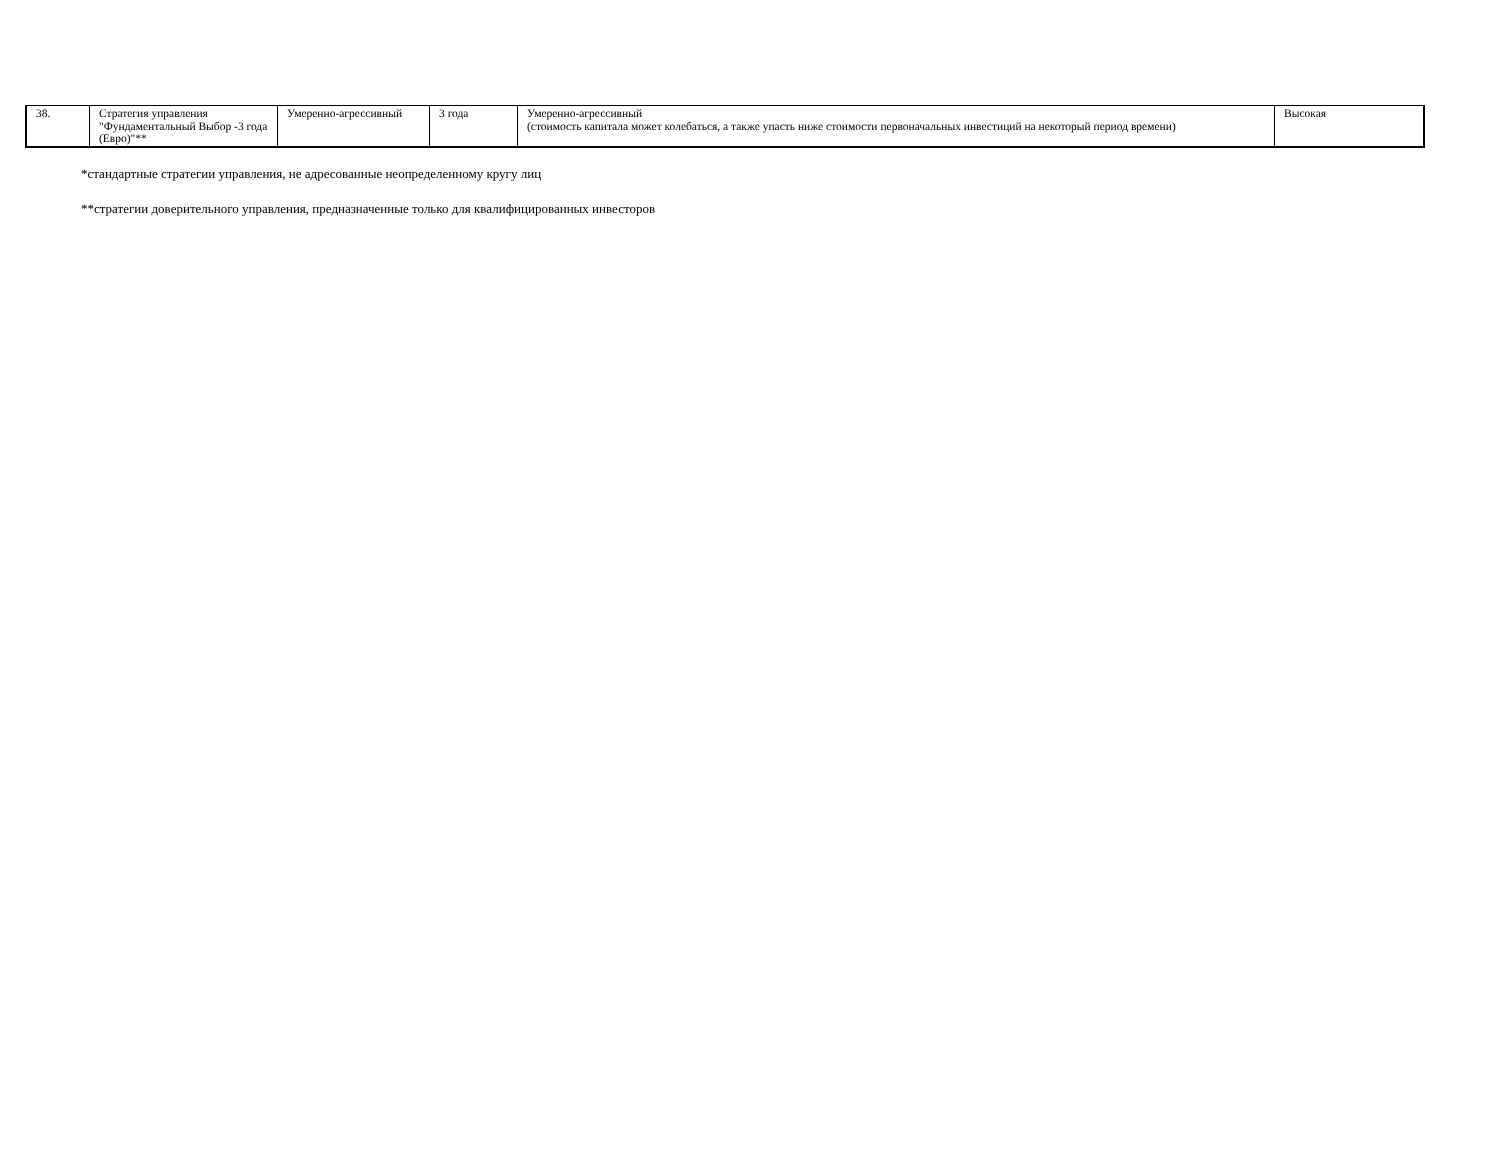| 38. | Стратегия управления "Фундаментальный Выбор -3 года (Евро)"** | Умеренно-агрессивный | 3 года | Умеренно-агрессивный (стоимость капитала может колебаться, а также упасть ниже стоимости первоначальных инвестиций на некоторый период времени) | Высокая |
*стандартные стратегии управления, не адресованные неопределенному кругу лиц
**стратегии доверительного управления, предназначенные только для квалифицированных инвесторов